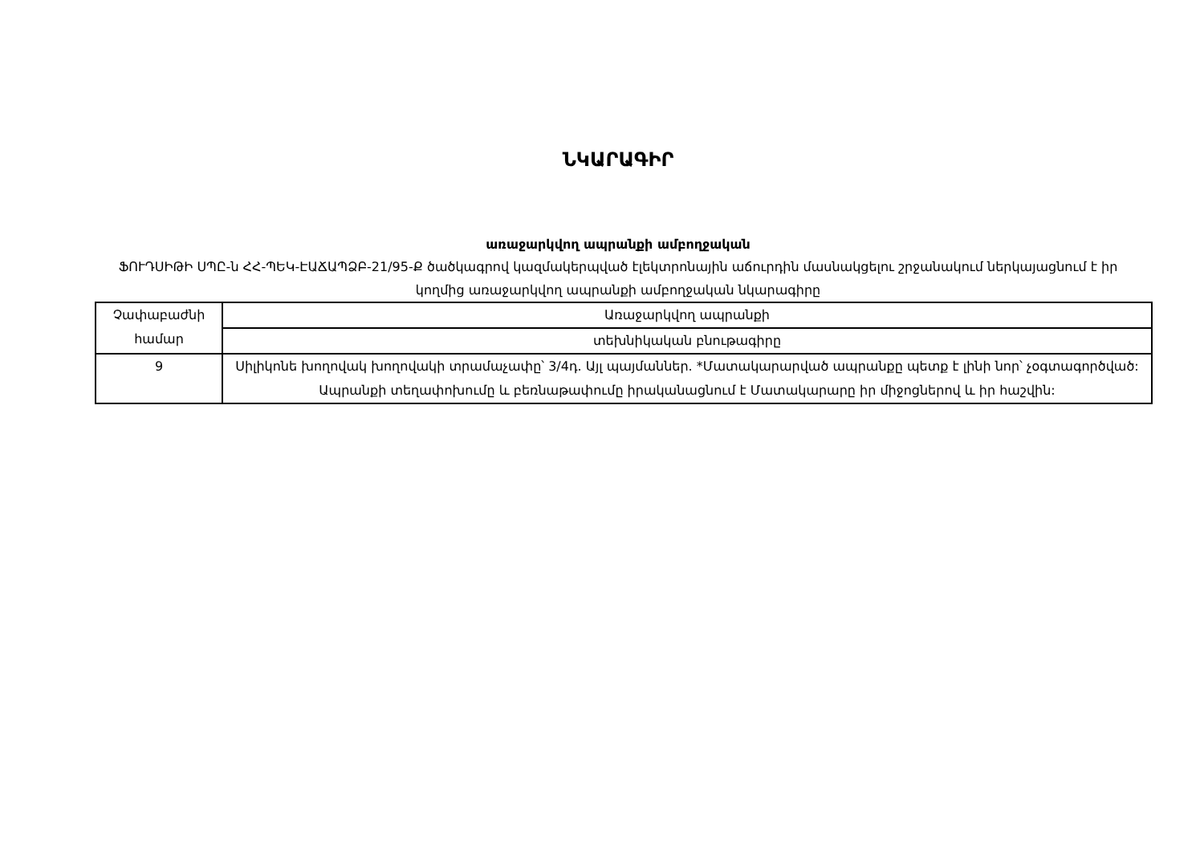ՆԿԱՐԱԳԻՐ
առաջարկվող ապրանքի ամբողջական
ՖՈՒԴՍԻԹԻ ՍՊԸ-ն ՀՀ-ՊԵԿ-ԷԱՃԱՊՁԲ-21/95-Ք ծածկագրով կազմակերպված էլեկտրոնային աճուրդին մասնակցելու շրջանակում ներկայացնում է իր կողմից առաջարկվող ապրանքի ամբողջական նկարագիրը
| Չափաբաժնի համար | Առաջարկվող ապրանքի |
| | տեխնիկական բնութագիրը |
| 9 | Սիլիկոնե խողովակ խողովակի տրամաչափը՝ 3/4դ. Այլ պայմաններ. *Մատակարարված ապրանքը պետք է լինի նոր՝ չօգտագործված: Ապրանքի տեղափոխումը և բեռնաթափումը իրականացնում է Մատակարարը իր միջոցներով և իր հաշվին: |